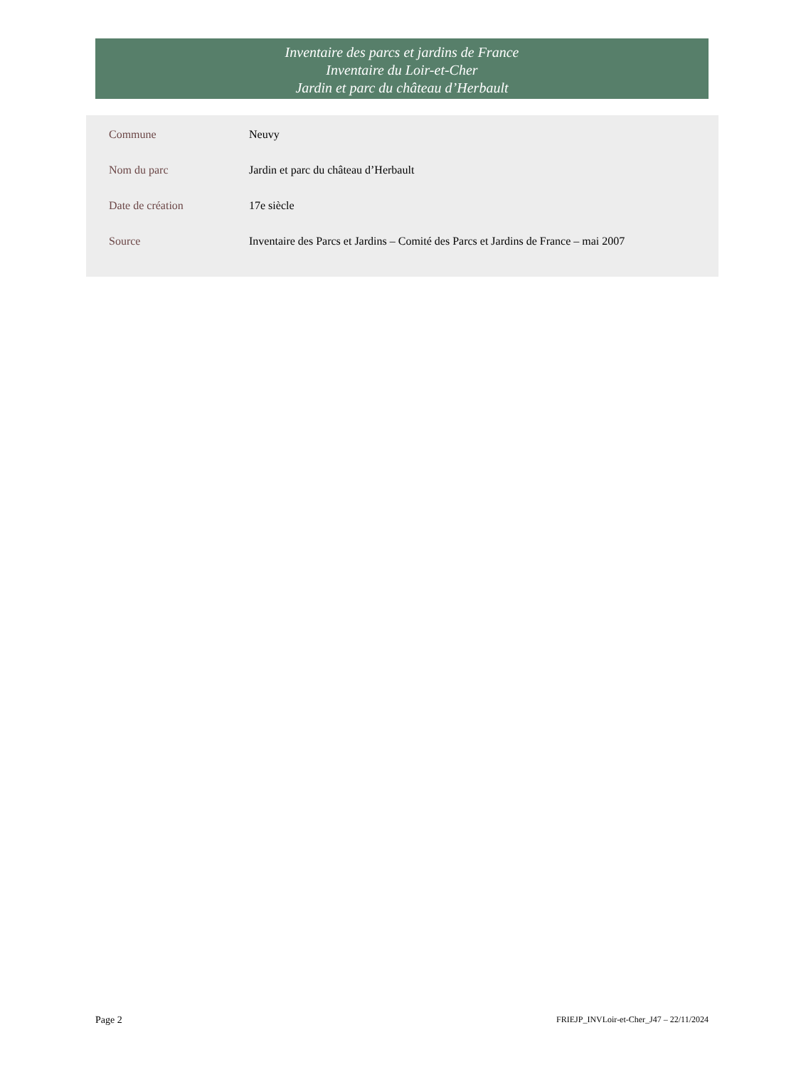Inventaire des parcs et jardins de France
Inventaire du Loir-et-Cher
Jardin et parc du château d’Herbault
| Commune | Neuvy |
| Nom du parc | Jardin et parc du château d’Herbault |
| Date de création | 17e siècle |
| Source | Inventaire des Parcs et Jardins – Comité des Parcs et Jardins de France – mai 2007 |
Page 2 FRIEJP_INVLoir-et-Cher_J47 – 22/11/2024